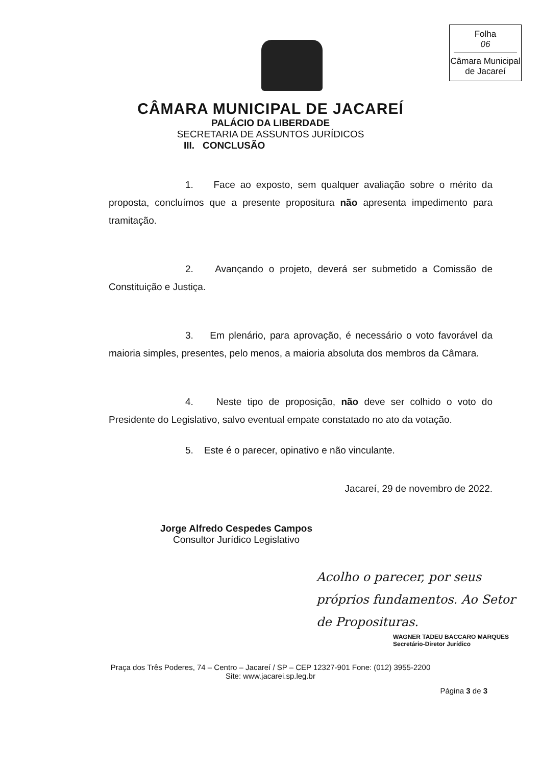Folha
06
Câmara Municipal
de Jacareí
CÂMARA MUNICIPAL DE JACAREÍ
PALÁCIO DA LIBERDADE
SECRETARIA DE ASSUNTOS JURÍDICOS
III. CONCLUSÃO
1. Face ao exposto, sem qualquer avaliação sobre o mérito da proposta, concluímos que a presente propositura não apresenta impedimento para tramitação.
2. Avançando o projeto, deverá ser submetido a Comissão de Constituição e Justiça.
3. Em plenário, para aprovação, é necessário o voto favorável da maioria simples, presentes, pelo menos, a maioria absoluta dos membros da Câmara.
4. Neste tipo de proposição, não deve ser colhido o voto do Presidente do Legislativo, salvo eventual empate constatado no ato da votação.
5. Este é o parecer, opinativo e não vinculante.
Jacareí, 29 de novembro de 2022.
Jorge Alfredo Cespedes Campos
Consultor Jurídico Legislativo
Acolho o parecer, por seus próprios fundamentos. Ao Setor de Proposituras.
WAGNER TADEU BACCARO MARQUES
Secretário-Diretor Jurídico
Praça dos Três Poderes, 74 – Centro – Jacareí / SP – CEP 12327-901 Fone: (012) 3955-2200
Site: www.jacarei.sp.leg.br
Página 3 de 3